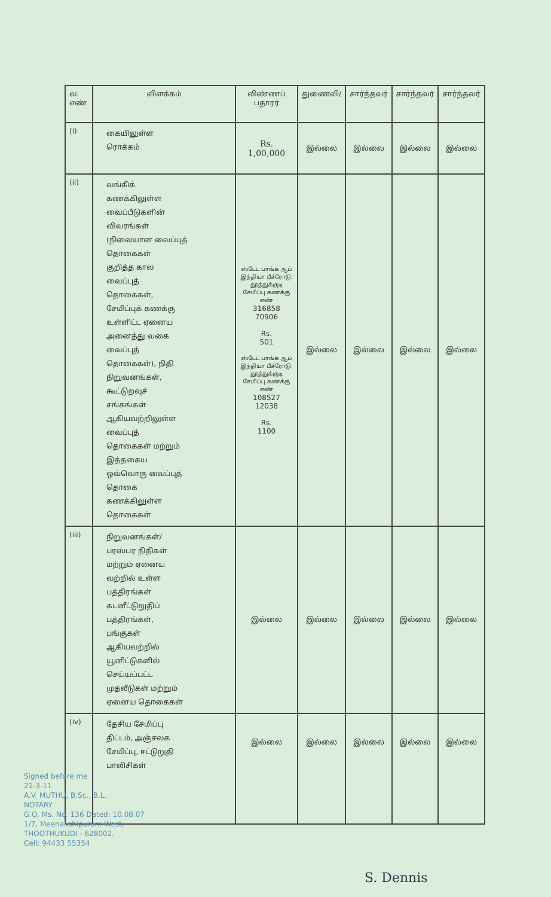| வ. எண் | விளக்கம் | விண்ணப் பதாரர் | துணைவி/ | சார்ந்தவர் | சார்ந்தவர் | சார்ந்தவர் |
| --- | --- | --- | --- | --- | --- | --- |
| (i) | கையிலுள்ள ரொக்கம் | Rs. 1,00,000 | இல்லை | இல்லை | இல்லை | இல்லை |
| (ii) | வங்கிக் கணக்கிலுள்ள வைப்பீடுகளின் விவரங்கள் (நிலையான வைப்புத் தொகைகள் குறித்த கால வைப்புத் தொகைகள், சேமிப்புக் கணக்கு உள்ளிட்ட ஏனைய அனைத்து வகை வைப்புத் தொகைகள்), நிதி நிறுவனங்கள், கூட்டுறவுச் சங்கங்கள் ஆகியவற்றிலுள்ள வைப்புத் தொகைகள் மற்றும் இத்தகைய ஒவ்வொரு வைப்புத் தொகை கணக்கிலுள்ள தொகைகள் | ஸ்டேட் பாங்க் ஆப் இந்தியா பீச்ரோடு, தூத்துக்குடி சேமிப்பு கணக்கு எண் 316858 70906 Rs. 501 ஸ்டேட் பாங்க் ஆப் இந்தியா பீச்ரோடு, தூத்துக்குடி சேமிப்பு கணக்கு எண் 108527 12038 Rs. 1100 | இல்லை | இல்லை | இல்லை | இல்லை |
| (iii) | நிறுவனங்கள்/ பரஸ்பர நிதிகள் மற்றும் ஏனைய வற்றில் உள்ள பத்திரங்கள் கடனீட்டுறுதிப் பத்திரங்கள், பங்குகள் ஆகியவற்றில் யூனிட்டுகளில் செய்யப்பட்ட முதலீடுகள் மற்றும் ஏனைய தொகைகள் | இல்லை | இல்லை | இல்லை | இல்லை | இல்லை |
| (iv) | தேசிய சேமிப்பு திட்டம், அஞ்சலக சேமிப்பு, ஈட்டுறுதி பாலிசிகள் | இல்லை | இல்லை | இல்லை | இல்லை | இல்லை |
Signed before me
21-3-11
A.V. MUTHU, B.Sc., B.L.
NOTARY
G.O. Ms. No. 136 Dated: 10.08.07
1/7, Meenakshipuram West,
THOOTHUKUDI - 628002.
Cell: 94433 55354
S. Dennis